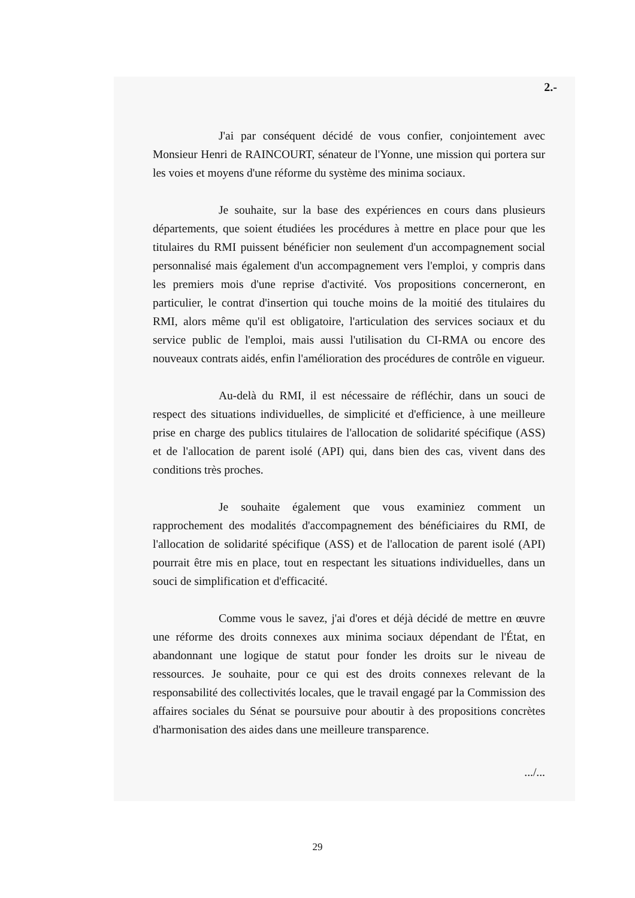2.-
J'ai par conséquent décidé de vous confier, conjointement avec Monsieur Henri de RAINCOURT, sénateur de l'Yonne, une mission qui portera sur les voies et moyens d'une réforme du système des minima sociaux.
Je souhaite, sur la base des expériences en cours dans plusieurs départements, que soient étudiées les procédures à mettre en place pour que les titulaires du RMI puissent bénéficier non seulement d'un accompagnement social personnalisé mais également d'un accompagnement vers l'emploi, y compris dans les premiers mois d'une reprise d'activité. Vos propositions concerneront, en particulier, le contrat d'insertion qui touche moins de la moitié des titulaires du RMI, alors même qu'il est obligatoire, l'articulation des services sociaux et du service public de l'emploi, mais aussi l'utilisation du CI-RMA ou encore des nouveaux contrats aidés, enfin l'amélioration des procédures de contrôle en vigueur.
Au-delà du RMI, il est nécessaire de réfléchir, dans un souci de respect des situations individuelles, de simplicité et d'efficience, à une meilleure prise en charge des publics titulaires de l'allocation de solidarité spécifique (ASS) et de l'allocation de parent isolé (API) qui, dans bien des cas, vivent dans des conditions très proches.
Je souhaite également que vous examiniez comment un rapprochement des modalités d'accompagnement des bénéficiaires du RMI, de l'allocation de solidarité spécifique (ASS) et de l'allocation de parent isolé (API) pourrait être mis en place, tout en respectant les situations individuelles, dans un souci de simplification et d'efficacité.
Comme vous le savez, j'ai d'ores et déjà décidé de mettre en œuvre une réforme des droits connexes aux minima sociaux dépendant de l'État, en abandonnant une logique de statut pour fonder les droits sur le niveau de ressources. Je souhaite, pour ce qui est des droits connexes relevant de la responsabilité des collectivités locales, que le travail engagé par la Commission des affaires sociales du Sénat se poursuive pour aboutir à des propositions concrètes d'harmonisation des aides dans une meilleure transparence.
.../...
29